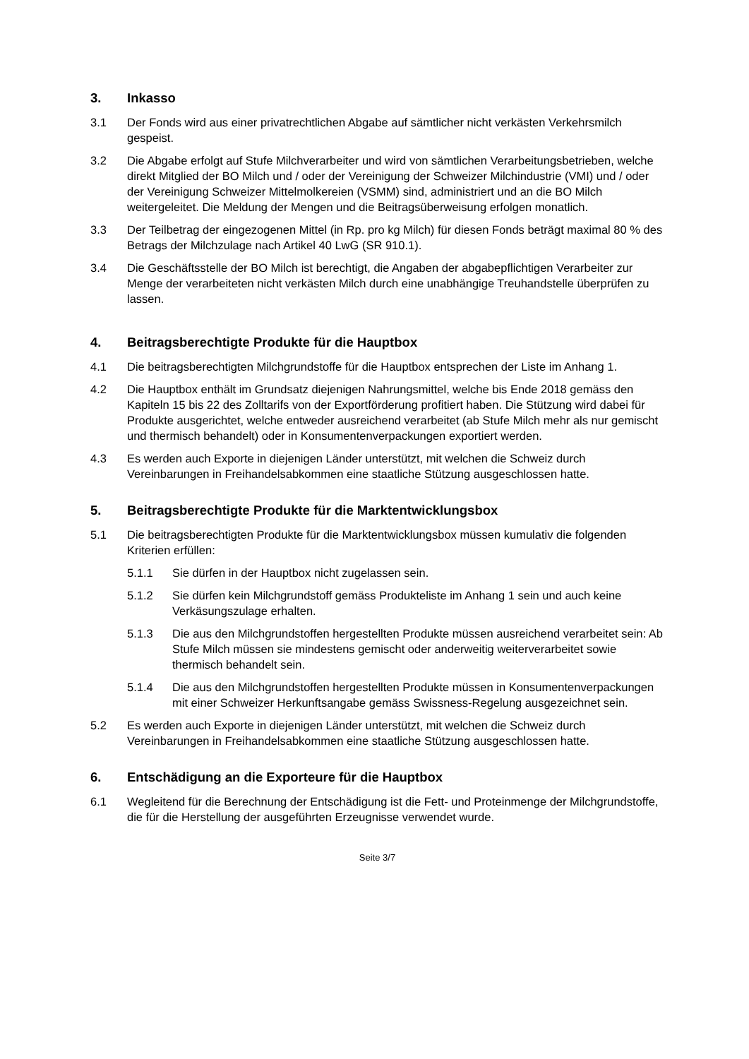3. Inkasso
3.1 Der Fonds wird aus einer privatrechtlichen Abgabe auf sämtlicher nicht verkästen Verkehrsmilch gespeist.
3.2 Die Abgabe erfolgt auf Stufe Milchverarbeiter und wird von sämtlichen Verarbeitungsbetrieben, welche direkt Mitglied der BO Milch und / oder der Vereinigung der Schweizer Milchindustrie (VMI) und / oder der Vereinigung Schweizer Mittelmolkereien (VSMM) sind, administriert und an die BO Milch weitergeleitet. Die Meldung der Mengen und die Beitragsüberweisung erfolgen monatlich.
3.3 Der Teilbetrag der eingezogenen Mittel (in Rp. pro kg Milch) für diesen Fonds beträgt maximal 80 % des Betrags der Milchzulage nach Artikel 40 LwG (SR 910.1).
3.4 Die Geschäftsstelle der BO Milch ist berechtigt, die Angaben der abgabepflichtigen Verarbeiter zur Menge der verarbeiteten nicht verkästen Milch durch eine unabhängige Treuhandstelle überprüfen zu lassen.
4. Beitragsberechtigte Produkte für die Hauptbox
4.1 Die beitragsberechtigten Milchgrundstoffe für die Hauptbox entsprechen der Liste im Anhang 1.
4.2 Die Hauptbox enthält im Grundsatz diejenigen Nahrungsmittel, welche bis Ende 2018 gemäss den Kapiteln 15 bis 22 des Zolltarifs von der Exportförderung profitiert haben. Die Stützung wird dabei für Produkte ausgerichtet, welche entweder ausreichend verarbeitet (ab Stufe Milch mehr als nur gemischt und thermisch behandelt) oder in Konsumentenverpackungen exportiert werden.
4.3 Es werden auch Exporte in diejenigen Länder unterstützt, mit welchen die Schweiz durch Vereinbarungen in Freihandelsabkommen eine staatliche Stützung ausgeschlossen hatte.
5. Beitragsberechtigte Produkte für die Marktentwicklungsbox
5.1 Die beitragsberechtigten Produkte für die Marktentwicklungsbox müssen kumulativ die folgenden Kriterien erfüllen:
5.1.1 Sie dürfen in der Hauptbox nicht zugelassen sein.
5.1.2 Sie dürfen kein Milchgrundstoff gemäss Produkteliste im Anhang 1 sein und auch keine Verkäsungszulage erhalten.
5.1.3 Die aus den Milchgrundstoffen hergestellten Produkte müssen ausreichend verarbeitet sein: Ab Stufe Milch müssen sie mindestens gemischt oder anderweitig weiterverarbeitet sowie thermisch behandelt sein.
5.1.4 Die aus den Milchgrundstoffen hergestellten Produkte müssen in Konsumentenverpackungen mit einer Schweizer Herkunftsangabe gemäss Swissness-Regelung ausgezeichnet sein.
5.2 Es werden auch Exporte in diejenigen Länder unterstützt, mit welchen die Schweiz durch Vereinbarungen in Freihandelsabkommen eine staatliche Stützung ausgeschlossen hatte.
6. Entschädigung an die Exporteure für die Hauptbox
6.1 Wegleitend für die Berechnung der Entschädigung ist die Fett- und Proteinmenge der Milchgrundstoffe, die für die Herstellung der ausgeführten Erzeugnisse verwendet wurde.
Seite 3/7